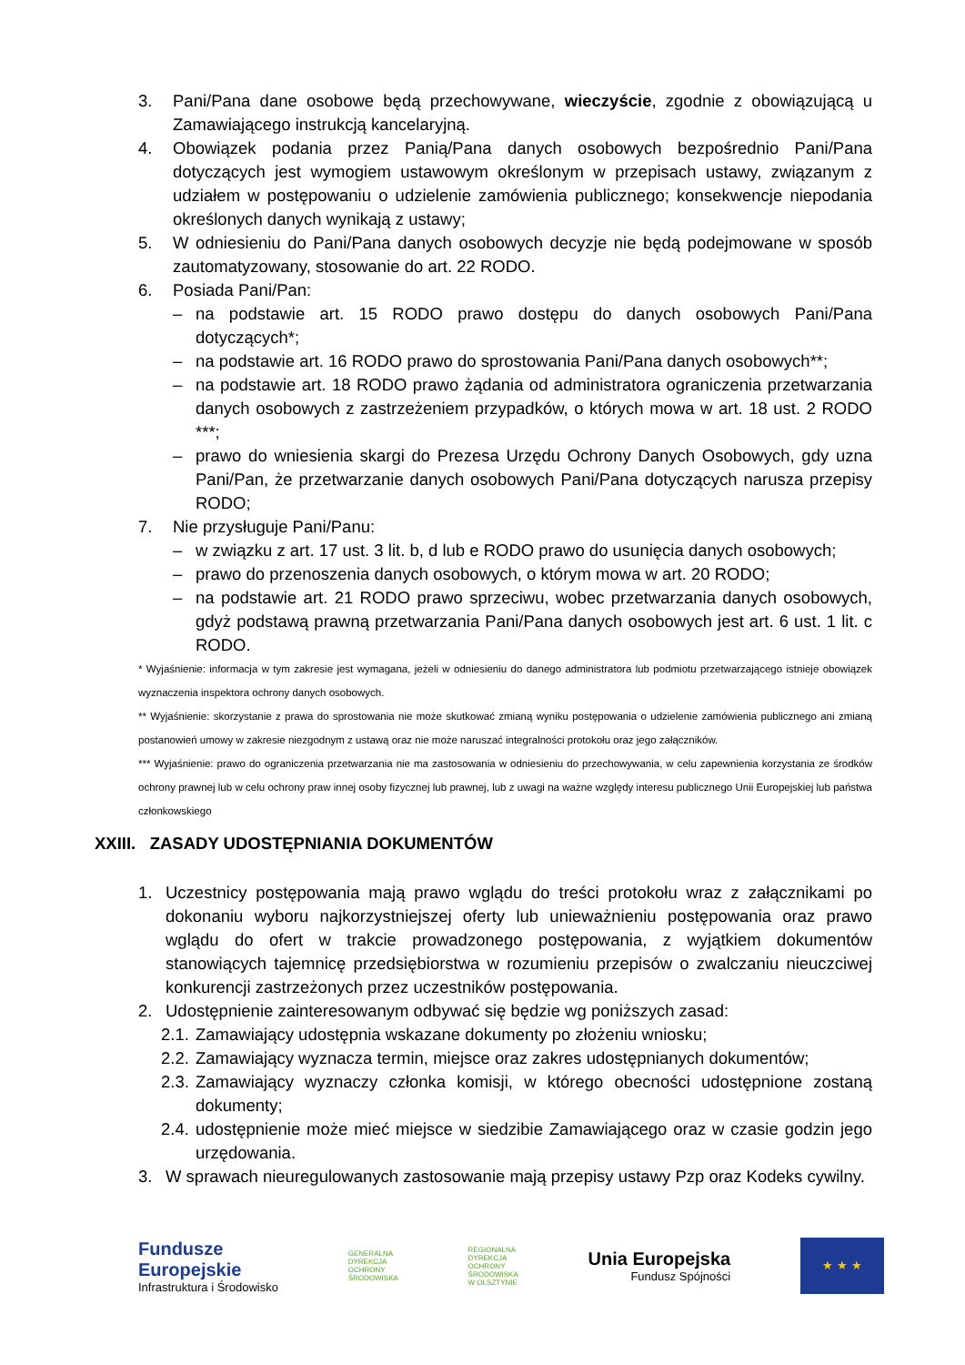3. Pani/Pana dane osobowe będą przechowywane, wieczyście, zgodnie z obowiązującą u Zamawiającego instrukcją kancelaryjną.
4. Obowiązek podania przez Panią/Pana danych osobowych bezpośrednio Pani/Pana dotyczących jest wymogiem ustawowym określonym w przepisach ustawy, związanym z udziałem w postępowaniu o udzielenie zamówienia publicznego; konsekwencje niepodania określonych danych wynikają z ustawy;
5. W odniesieniu do Pani/Pana danych osobowych decyzje nie będą podejmowane w sposób zautomatyzowany, stosowanie do art. 22 RODO.
6. Posiada Pani/Pan:
– na podstawie art. 15 RODO prawo dostępu do danych osobowych Pani/Pana dotyczących*;
– na podstawie art. 16 RODO prawo do sprostowania Pani/Pana danych osobowych**;
– na podstawie art. 18 RODO prawo żądania od administratora ograniczenia przetwarzania danych osobowych z zastrzeżeniem przypadków, o których mowa w art. 18 ust. 2 RODO ***;
– prawo do wniesienia skargi do Prezesa Urzędu Ochrony Danych Osobowych, gdy uzna Pani/Pan, że przetwarzanie danych osobowych Pani/Pana dotyczących narusza przepisy RODO;
7. Nie przysługuje Pani/Panu:
– w związku z art. 17 ust. 3 lit. b, d lub e RODO prawo do usunięcia danych osobowych;
– prawo do przenoszenia danych osobowych, o którym mowa w art. 20 RODO;
– na podstawie art. 21 RODO prawo sprzeciwu, wobec przetwarzania danych osobowych, gdyż podstawą prawną przetwarzania Pani/Pana danych osobowych jest art. 6 ust. 1 lit. c RODO.
* Wyjaśnienie: informacja w tym zakresie jest wymagana, jeżeli w odniesieniu do danego administratora lub podmiotu przetwarzającego istnieje obowiązek wyznaczenia inspektora ochrony danych osobowych.
** Wyjaśnienie: skorzystanie z prawa do sprostowania nie może skutkować zmianą wyniku postępowania o udzielenie zamówienia publicznego ani zmianą postanowień umowy w zakresie niezgodnym z ustawą oraz nie może naruszać integralności protokołu oraz jego załączników.
*** Wyjaśnienie: prawo do ograniczenia przetwarzania nie ma zastosowania w odniesieniu do przechowywania, w celu zapewnienia korzystania ze środków ochrony prawnej lub w celu ochrony praw innej osoby fizycznej lub prawnej, lub z uwagi na ważne względy interesu publicznego Unii Europejskiej lub państwa członkowskiego
XXIII. ZASADY UDOSTĘPNIANIA DOKUMENTÓW
1. Uczestnicy postępowania mają prawo wglądu do treści protokołu wraz z załącznikami po dokonaniu wyboru najkorzystniejszej oferty lub unieważnieniu postępowania oraz prawo wglądu do ofert w trakcie prowadzonego postępowania, z wyjątkiem dokumentów stanowiących tajemnicę przedsiębiorstwa w rozumieniu przepisów o zwalczaniu nieuczciwej konkurencji zastrzeżonych przez uczestników postępowania.
2. Udostępnienie zainteresowanym odbywać się będzie wg poniższych zasad:
2.1. Zamawiający udostępnia wskazane dokumenty po złożeniu wniosku;
2.2. Zamawiający wyznacza termin, miejsce oraz zakres udostępnianych dokumentów;
2.3. Zamawiający wyznaczy członka komisji, w którego obecności udostępnione zostaną dokumenty;
2.4. udostępnienie może mieć miejsce w siedzibie Zamawiającego oraz w czasie godzin jego urzędowania.
3. W sprawach nieuregulowanych zastosowanie mają przepisy ustawy Pzp oraz Kodeks cywilny.
Fundusze
Europejskie
Infrastruktura i Środowisko
GENERALNA
DYREKCJA
OCHRONY
ŚRODOWISKA
REGIONALNA
DYREKCJA
OCHRONY
ŚRODOWISKA
W OLSZTYNIE
Unia Europejska
Fundusz Spójności
★ ★ ★